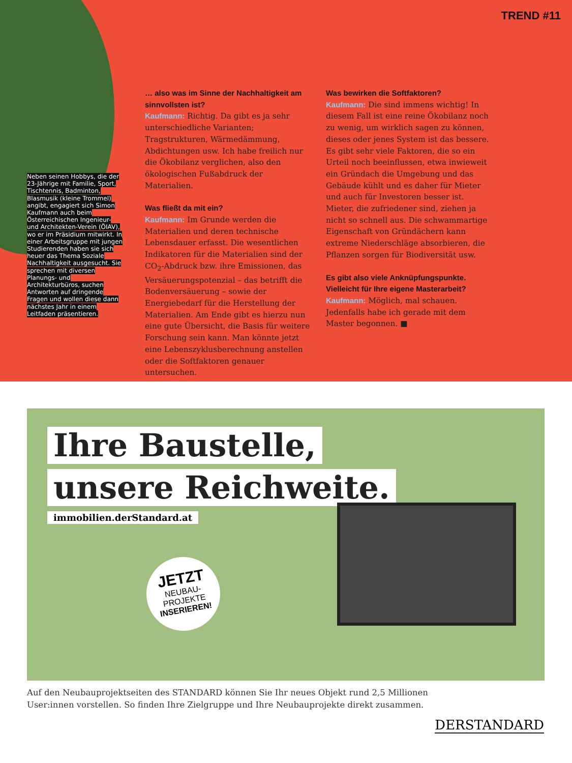TREND #11
Neben seinen Hobbys, die der 23-Jährige mit Familie, Sport, Tischtennis, Badminton, Blasmusik (kleine Trommel) angibt, engagiert sich Simon Kaufmann auch beim Österreichischen Ingenieur- und Architekten-Verein (ÖIAV), wo er im Präsidium mitwirkt. In einer Arbeitsgruppe mit jungen Studierenden haben sie sich heuer das Thema Soziale Nachhaltigkeit ausgesucht. Sie sprechen mit diversen Planungs- und Architekturbüros, suchen Antworten auf dringende Fragen und wollen diese dann nächstes Jahr in einem Leitfaden präsentieren.
… also was im Sinne der Nachhaltigkeit am sinnvollsten ist?
Kaufmann: Richtig. Da gibt es ja sehr unterschiedliche Varianten; Tragstrukturen, Wärmedämmung, Abdichtungen usw. Ich habe freilich nur die Ökobilanz verglichen, also den ökologischen Fußabdruck der Materialien.
Was fließt da mit ein?
Kaufmann: Im Grunde werden die Materialien und deren technische Lebensdauer erfasst. Die wesentlichen Indikatoren für die Materialien sind der CO<sub>2</sub>-Abdruck bzw. ihre Emissionen, das Versäuerungspotenzial – das betrifft die Bodenversäuerung – sowie der Energiebedarf für die Herstellung der Materialien. Am Ende gibt es hierzu nun eine gute Übersicht, die Basis für weitere Forschung sein kann. Man könnte jetzt eine Lebenszyklusberechnung anstellen oder die Softfaktoren genauer untersuchen.
Was bewirken die Softfaktoren?
Kaufmann: Die sind immens wichtig! In diesem Fall ist eine reine Ökobilanz noch zu wenig, um wirklich sagen zu können, dieses oder jenes System ist das bessere. Es gibt sehr viele Faktoren, die so ein Urteil noch beeinflussen, etwa inwieweit ein Gründach die Umgebung und das Gebäude kühlt und es daher für Mieter und auch für Investoren besser ist. Mieter, die zufriedener sind, ziehen ja nicht so schnell aus. Die schwammartige Eigenschaft von Gründächern kann extreme Niederschläge absorbieren, die Pflanzen sorgen für Biodiversität usw.
Es gibt also viele Anknüpfungspunkte. Vielleicht für Ihre eigene Masterarbeit?
Kaufmann: Möglich, mal schauen. Jedenfalls habe ich gerade mit dem Master begonnen. ■
Ihre Baustelle,
unsere Reichweite.
immobilien.derStandard.at
JETZT
NEUBAU-
PROJEKTE
INSERIEREN!
Auf den Neubauprojektseiten des STANDARD können Sie Ihr neues Objekt rund 2,5 Millionen
User:innen vorstellen. So finden Ihre Zielgruppe und Ihre Neubauprojekte direkt zusammen.
DERSTANDARD